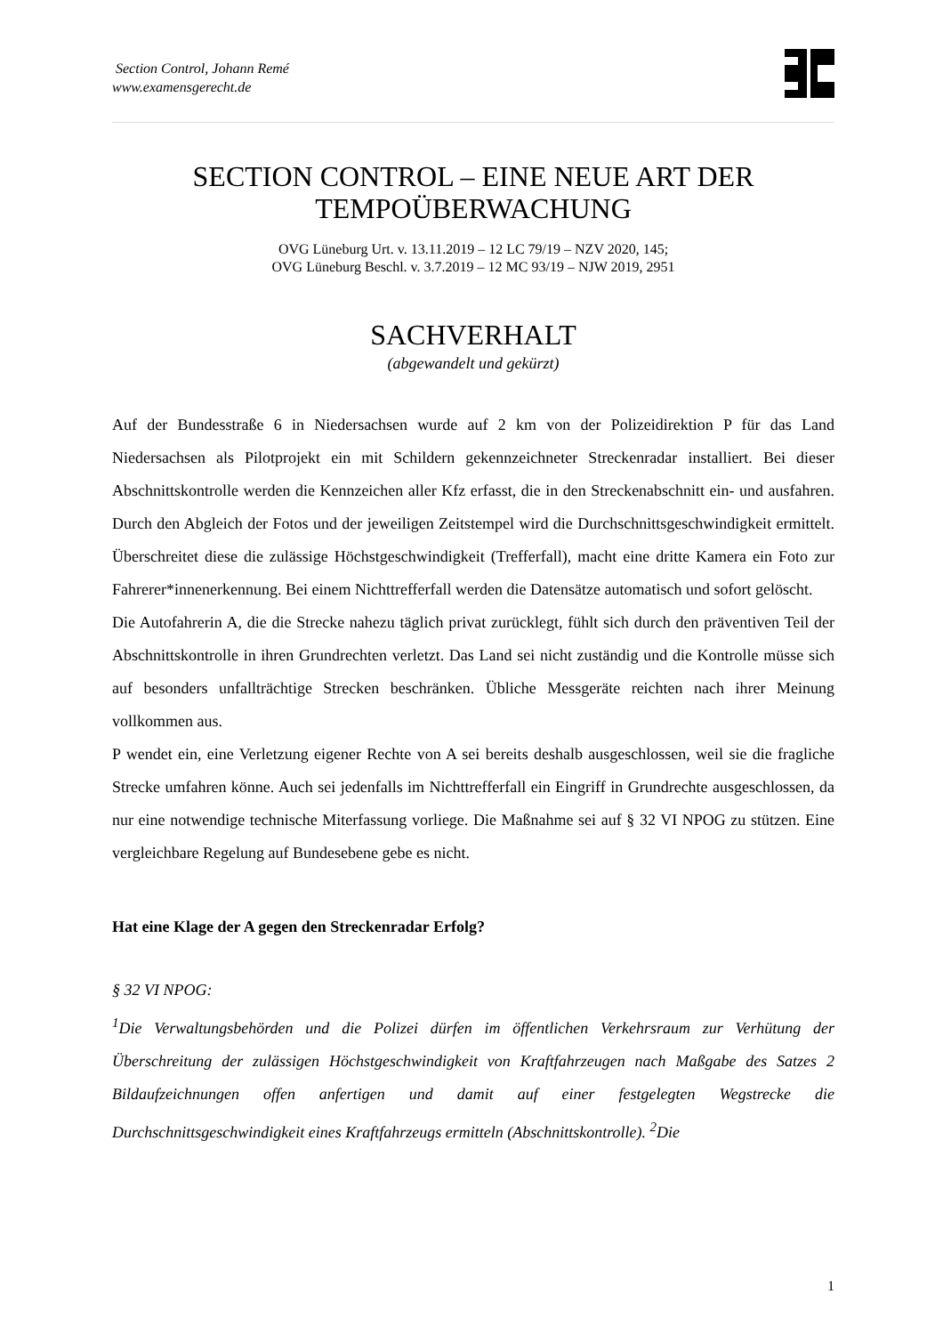Section Control, Johann Remé
www.examensgerecht.de
SECTION CONTROL – EINE NEUE ART DER TEMPOÜBERWACHUNG
OVG Lüneburg Urt. v. 13.11.2019 – 12 LC 79/19 – NZV 2020, 145;
OVG Lüneburg Beschl. v. 3.7.2019 – 12 MC 93/19 – NJW 2019, 2951
SACHVERHALT
(abgewandelt und gekürzt)
Auf der Bundesstraße 6 in Niedersachsen wurde auf 2 km von der Polizeidirektion P für das Land Niedersachsen als Pilotprojekt ein mit Schildern gekennzeichneter Streckenradar installiert. Bei dieser Abschnittskontrolle werden die Kennzeichen aller Kfz erfasst, die in den Streckenabschnitt ein- und ausfahren. Durch den Abgleich der Fotos und der jeweiligen Zeitstempel wird die Durchschnittsgeschwindigkeit ermittelt. Überschreitet diese die zulässige Höchstgeschwindigkeit (Trefferfall), macht eine dritte Kamera ein Foto zur Fahrerer*innenerkennung. Bei einem Nichttrefferfall werden die Datensätze automatisch und sofort gelöscht.
Die Autofahrerin A, die die Strecke nahezu täglich privat zurücklegt, fühlt sich durch den präventiven Teil der Abschnittskontrolle in ihren Grundrechten verletzt. Das Land sei nicht zuständig und die Kontrolle müsse sich auf besonders unfallträchtige Strecken beschränken. Übliche Messgeräte reichten nach ihrer Meinung vollkommen aus.
P wendet ein, eine Verletzung eigener Rechte von A sei bereits deshalb ausgeschlossen, weil sie die fragliche Strecke umfahren könne. Auch sei jedenfalls im Nichttrefferfall ein Eingriff in Grundrechte ausgeschlossen, da nur eine notwendige technische Miterfassung vorliege. Die Maßnahme sei auf § 32 VI NPOG zu stützen. Eine vergleichbare Regelung auf Bundesebene gebe es nicht.
Hat eine Klage der A gegen den Streckenradar Erfolg?
§ 32 VI NPOG:
<sup>1</sup> Die Verwaltungsbehörden und die Polizei dürfen im öffentlichen Verkehrsraum zur Verhütung der Überschreitung der zulässigen Höchstgeschwindigkeit von Kraftfahrzeugen nach Maßgabe des Satzes 2 Bildaufzeichnungen offen anfertigen und damit auf einer festgelegten Wegstrecke die Durchschnittsgeschwindigkeit eines Kraftfahrzeugs ermitteln (Abschnittskontrolle). <sup>2</sup>Die
1